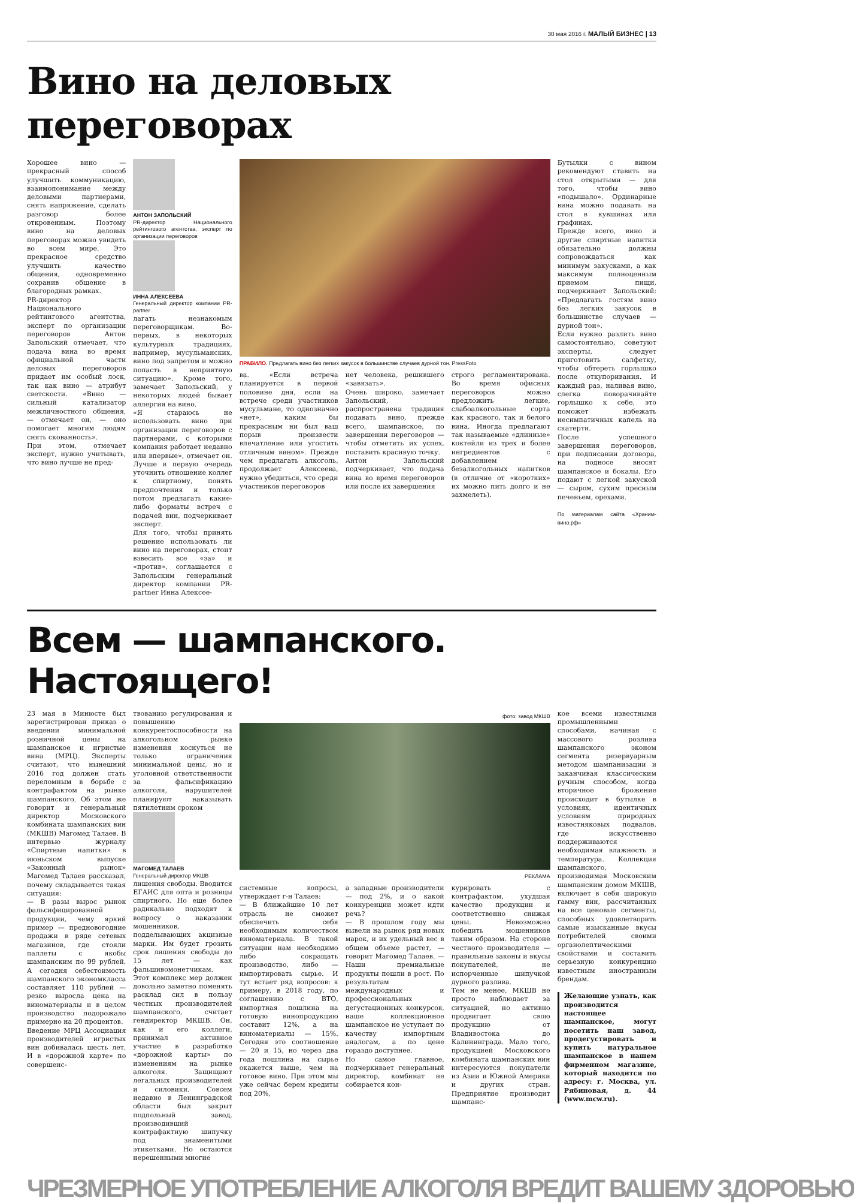30 мая 2016 г. МАЛЫЙ БИЗНЕС | 13
Вино на деловых переговорах
Хорошее вино — прекрасный способ улучшить коммуникацию, взаимопонимание между деловыми партнерами, снять напряжение, сделать разговор более откровенным. Поэтому вино на деловых переговорах можно увидеть во всем мире. Это прекрасное средство улучшить качество общения, одновременно сохранив общение в благородных рамках.
PR-директор Национального рейтингового агентства, эксперт по организации переговоров Антон Запольский отмечает, что подача вина во время официальной части деловых переговоров придает им особый лоск, так как вино — атрибут светскости. «Вино — сильный катализатор межличностного общения, — отмечает он, — оно помогает многим людям снять скованность».
При этом, отмечает эксперт, нужно учитывать, что вино лучше не пред-
АНТОН ЗАПОЛЬСКИЙ
PR-директор Национального рейтингового агентства, эксперт по организации переговоров
ИННА АЛЕКСЕЕВА
Генеральный директор компании PR-partner
лагать незнакомым переговорщикам. Во-первых, в некоторых культурных традициях, например, мусульманских, вино под запретом и можно попасть в неприятную ситуацию». Кроме того, замечает Запольский, у некоторых людей бывает аллергия на вино.
«Я стараюсь не использовать вино при организации переговоров с партнерами, с которыми компания работает недавно или впервые», отмечает он. Лучше в первую очередь уточнить отношение коллег к спиртному, понять предпочтения и только потом предлагать какие-либо форматы встреч с подачей вин, подчеркивает эксперт.
Для того, чтобы принять решение использовать ли вино на переговорах, стоит взвесить все «за» и «против», соглашается с Запольским генеральный директор компании PR-partner Инна Алексее-
ПРАВИЛО. Предлагать вино без легких закусок в большинстве случаев дурной тон. PressFoto
ва. «Если встреча планируется в первой половине дня, если на встрече среди участников мусульмане, то однозначно «нет», каким бы прекрасным ни был ваш порыв произвести впечатление или угостить отличным вином». Прежде чем предлагать алкоголь, продолжает Алексеева, нужно убедиться, что среди участников переговоров
нет человека, решившего «завязать».
Очень широко, замечает Запольский, распространена традиция подавать вино, прежде всего, шампанское, по завершении переговоров — чтобы отметить их успех, поставить красивую точку.
Антон Запольский подчеркивает, что подача вина во время переговоров или после их завершения
строго регламентирована. Во время офисных переговоров можно предложить легкие, слабоалкогольные сорта как красного, так и белого вина. Иногда предлагают так называемые «длинные» коктейли из трех и более ингредиентов с добавлением безалкогольных напитков (в отличие от «коротких» их можно пить долго и не захмелеть).
Бутылки с вином рекомендуют ставить на стол открытыми — для того, чтобы вино «подышало». Ординарные вина можно подавать на стол в кувшинах или графинах.
Прежде всего, вино и другие спиртные напитки обязательно должны сопровождаться как минимум закусками, а как максимум полноценным приемом пищи, подчеркивает Запольский: «Предлагать гостям вино без легких закусок в большинстве случаев — дурной тон».
Если нужно разлить вино самостоятельно, советуют эксперты, следует приготовить салфетку, чтобы обтереть горлышко после откупоривания. И каждый раз, наливая вино, слегка поворачивайте горлышко к себе, это поможет избежать несимпатичных капель на скатерти.
После успешного завершения переговоров, при подписании договора, на подносе вносят шампанское и бокалы. Его подают с легкой закуской — сыром, сухим пресным печеньем, орехами.
По материалам сайта «Храним-вино.рф»
Всем — шампанского. Настоящего!
23 мая в Минюсте был зарегистрирован приказ о введении минимальной розничной цены на шампанское и игристые вина (МРЦ). Эксперты считают, что нынешний 2016 год должен стать переломным в борьбе с контрафактом на рынке шампанского. Об этом же говорит и генеральный директор Московского комбината шампанских вин (МКШВ) Магомед Талаев. В интервью журналу «Спиртные напитки» в июньском выпуске «Законный рынок» Магомед Талаев рассказал, почему складывается такая ситуация:
— В разы вырос рынок фальсифицированной продукции, чему яркий пример — предновогодние продажи в ряде сетевых магазинов, где стояли паллеты с якобы шампанским по 99 рублей. А сегодня себестоимость шампанского экономкласса составляет 110 рублей — резко выросла цена на виноматериалы и в целом производство подорожало примерно на 20 процентов.
Введение МРЦ Ассоциация производителей игристых вин добивалась шесть лет. И в «дорожной карте» по совершенс-
твованию регулирования и повышению конкурентоспособности на алкогольном рынке изменения коснуться не только ограничения минимальной цены, но и уголовной ответственности за фальсификацию алкоголя, нарушителей планируют наказывать пятилетним сроком
МАГОМЕД ТАЛАЕВ
Генеральный директор МКШВ
лишения свободы. Вводится ЕГАИС для опта и розницы спиртного. Но еще более радикально подходят к вопросу о наказании мошенников, подделывающих акцизные марки. Им будет грозить срок лишения свободы до 15 лет — как фальшивомонетчикам.
Этот комплекс мер должен довольно заметно поменять расклад сил в пользу честных производителей шампанского, считает гендиректор МКШВ. Он, как и его коллеги, принимал активное участие в разработке «дорожной карты» по изменениям на рынке алкоголя. Защищают легальных производителей и силовики. Совсем недавно в Ленинградской области был закрыт подпольный завод, производивший контрафактную шипучку под знаменитыми этикетками. Но остаются нерешенными многие
фото: завод МКШВ
РЕКЛАМА
системные вопросы, утверждает г-н Талаев:
— В ближайшие 10 лет отрасль не сможет обеспечить себя необходимым количеством виноматериала. В такой ситуации нам необходимо либо сокращать производство, либо — импортировать сырье. И тут встает ряд вопросов: к примеру, в 2018 году, по соглашению с ВТО, импортная пошлина на готовую винопродукцию составит 12%, а на виноматериалы — 15%. Сегодня это соотношение — 20 и 15, но через два года пошлина на сырье окажется выше, чем на готовое вино. При этом мы уже сейчас берем кредиты под 20%,
а западные производители — под 2%, и о какой конкуренции может идти речь?
— В прошлом году мы вывели на рынок ряд новых марок, и их удельный вес в общем объеме растет, — говорит Магомед Талаев. — Наши премиальные продукты пошли в рост. По результатам международных и профессиональных дегустационных конкурсов, наше коллекционное шампанское не уступает по качеству импортным аналогам, а по цене гораздо доступнее.
Но самое главное, подчеркивает генеральный директор, комбинат не собирается кон-
курировать с контрафактом, ухудшая качество продукции и соответственно снижая цены. Невозможно победить мошенников таким образом. На стороне честного производителя — правильные законы и вкусы покупателей, не испорченные шипучкой дурного разлива.
Тем не менее, МКШВ не просто наблюдает за ситуацией, но активно продвигает свою продукцию от Владивостока до Калининграда. Мало того, продукцией Московского комбината шампанских вин интересуются покупатели из Азии и Южной Америки и других стран. Предприятие производит шампанс-
кое всеми известными промышленными способами, начиная с массового розлива шампанского эконом сегмента резервуарным методом шампанизации и заканчивая классическим ручным способом, когда вторичное брожение происходит в бутылке в условиях, идентичных условиям природных известняковых подвалов, где искусственно поддерживаются необходимая влажность и температура. Коллекция шампанского, производимая Московским шампанским домом МКШВ, включает в себя широкую гамму вин, рассчитанных на все ценовые сегменты, способных удовлетворить самые изысканные вкусы потребителей своими органолептическими свойствами и составить серьезную конкуренцию известным иностранным брендам.
Желающие узнать, как производится настоящее шампанское, могут посетить наш завод, продегустировать и купить натуральное шампанское в нашем фирменном магазине, который находится по адресу: г. Москва, ул. Рябиновая, д. 44 (www.mcw.ru).
ЧРЕЗМЕРНОЕ УПОТРЕБЛЕНИЕ АЛКОГОЛЯ ВРЕДИТ ВАШЕМУ ЗДОРОВЬЮ